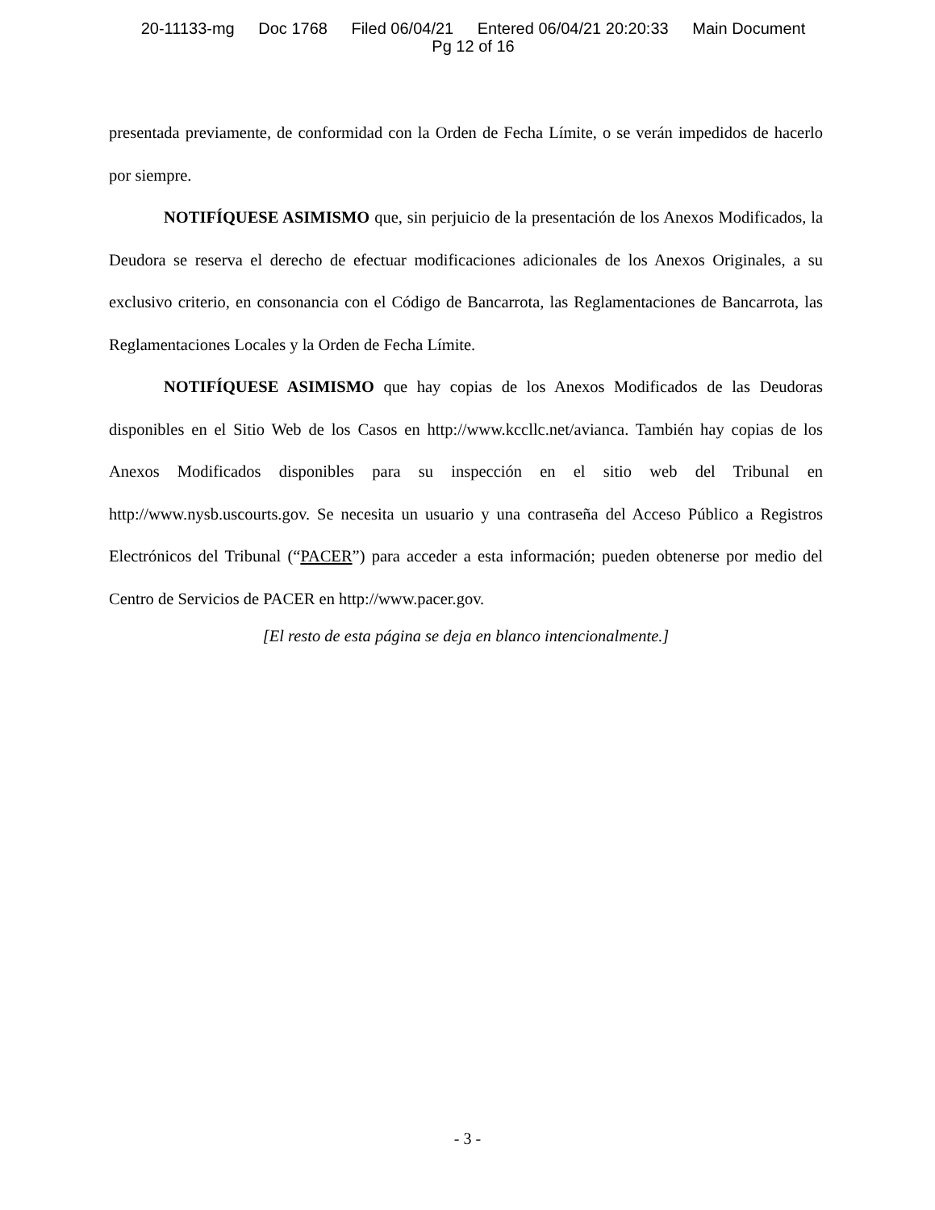20-11133-mg Doc 1768 Filed 06/04/21 Entered 06/04/21 20:20:33 Main Document
Pg 12 of 16
presentada previamente, de conformidad con la Orden de Fecha Límite, o se verán impedidos de hacerlo por siempre.
NOTIFÍQUESE ASIMISMO que, sin perjuicio de la presentación de los Anexos Modificados, la Deudora se reserva el derecho de efectuar modificaciones adicionales de los Anexos Originales, a su exclusivo criterio, en consonancia con el Código de Bancarrota, las Reglamentaciones de Bancarrota, las Reglamentaciones Locales y la Orden de Fecha Límite.
NOTIFÍQUESE ASIMISMO que hay copias de los Anexos Modificados de las Deudoras disponibles en el Sitio Web de los Casos en http://www.kccllc.net/avianca. También hay copias de los Anexos Modificados disponibles para su inspección en el sitio web del Tribunal en http://www.nysb.uscourts.gov. Se necesita un usuario y una contraseña del Acceso Público a Registros Electrónicos del Tribunal (“PACER”) para acceder a esta información; pueden obtenerse por medio del Centro de Servicios de PACER en http://www.pacer.gov.
[El resto de esta página se deja en blanco intencionalmente.]
- 3 -